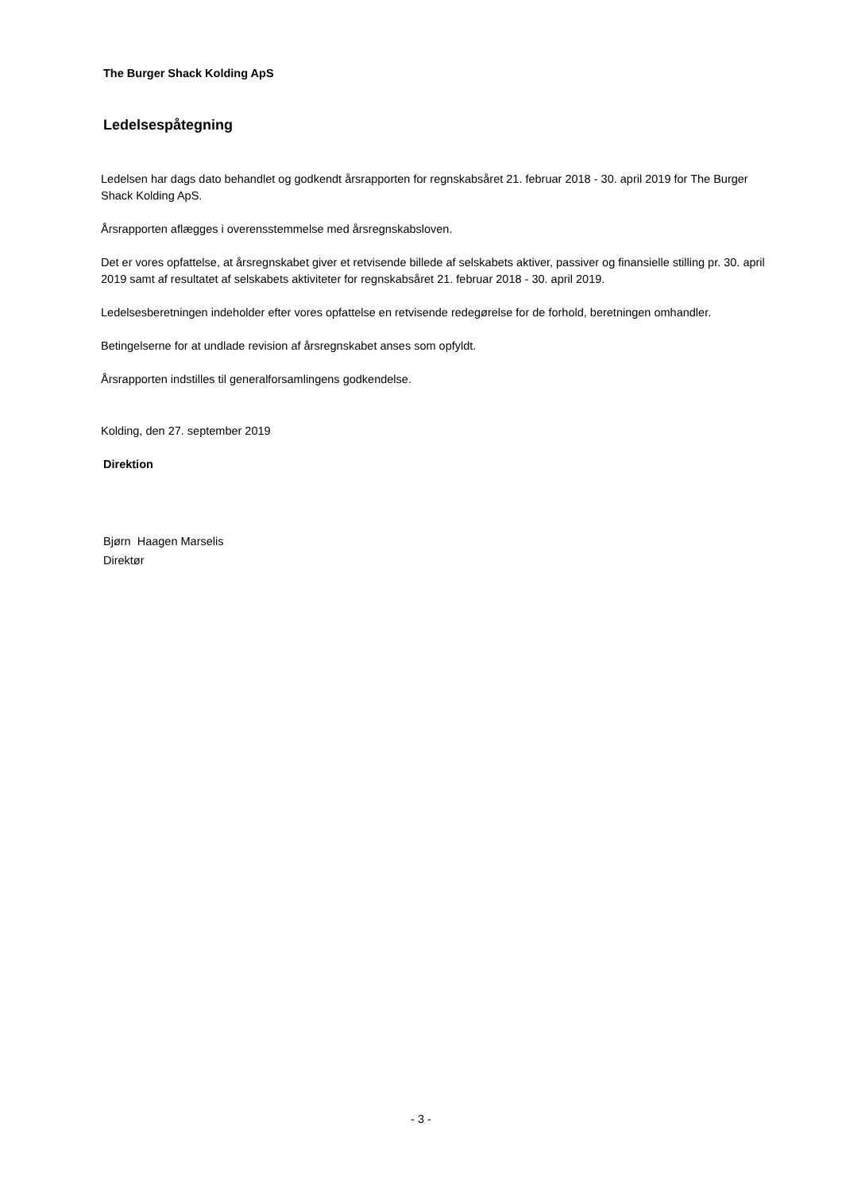The Burger Shack Kolding ApS
Ledelsespåtegning
Ledelsen har dags dato behandlet og godkendt årsrapporten for regnskabsåret 21. februar 2018 - 30. april 2019 for The Burger Shack Kolding ApS.
Årsrapporten aflægges i overensstemmelse med årsregnskabsloven.
Det er vores opfattelse, at årsregnskabet giver et retvisende billede af selskabets aktiver, passiver og finansielle stilling pr. 30. april 2019 samt af resultatet af selskabets aktiviteter for regnskabsåret 21. februar 2018 - 30. april 2019.
Ledelsesberetningen indeholder efter vores opfattelse en retvisende redegørelse for de forhold, beretningen omhandler.
Betingelserne for at undlade revision af årsregnskabet anses som opfyldt.
Årsrapporten indstilles til generalforsamlingens godkendelse.
Kolding, den 27. september 2019
Direktion
Bjørn Haagen Marselis
Direktør
- 3 -